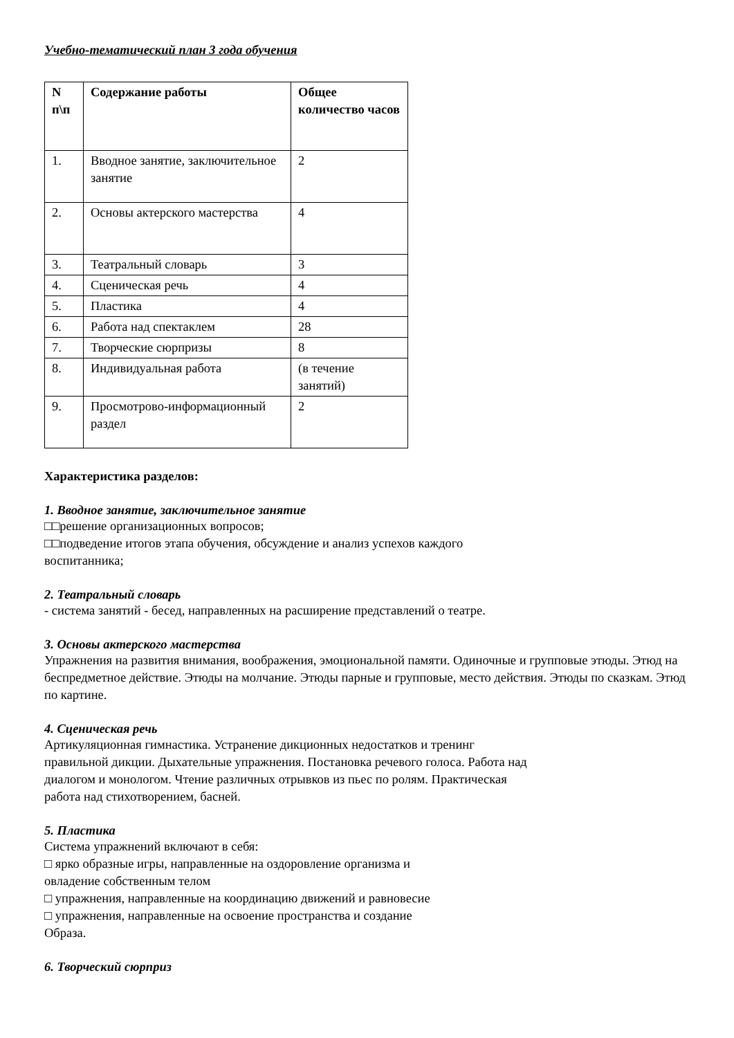Учебно-тематический план 3 года обучения
| N п\п | Содержание работы | Общее количество часов |
| --- | --- | --- |
| 1. | Вводное занятие, заключительное занятие | 2 |
| 2. | Основы актерского мастерства | 4 |
| 3. | Театральный словарь | 3 |
| 4. | Сценическая речь | 4 |
| 5. | Пластика | 4 |
| 6. | Работа над спектаклем | 28 |
| 7. | Творческие сюрпризы | 8 |
| 8. | Индивидуальная работа | (в течение занятий) |
| 9. | Просмотрово-информационный раздел | 2 |
Характеристика разделов:
1. Вводное занятие, заключительное занятие
□□решение организационных вопросов;
□□подведение итогов этапа обучения, обсуждение и анализ успехов каждого
воспитанника;
2. Театральный словарь
- система занятий - бесед, направленных на расширение представлений о театре.
3. Основы актерского мастерства
Упражнения на развития внимания, воображения, эмоциональной памяти. Одиночные и групповые этюды. Этюд на беспредметное действие. Этюды на молчание. Этюды парные и групповые, место действия. Этюды по сказкам. Этюд по картине.
4. Сценическая речь
Артикуляционная гимнастика. Устранение дикционных недостатков и тренинг
правильной дикции. Дыхательные упражнения. Постановка речевого голоса. Работа над
диалогом и монологом. Чтение различных отрывков из пьес по ролям. Практическая
работа над стихотворением, басней.
5. Пластика
Система упражнений включают в себя:
□ ярко образные игры, направленные на оздоровление организма и
овладение собственным телом
□ упражнения, направленные на координацию движений и равновесие
□ упражнения, направленные на освоение пространства и создание
Образа.
6. Творческий сюрприз